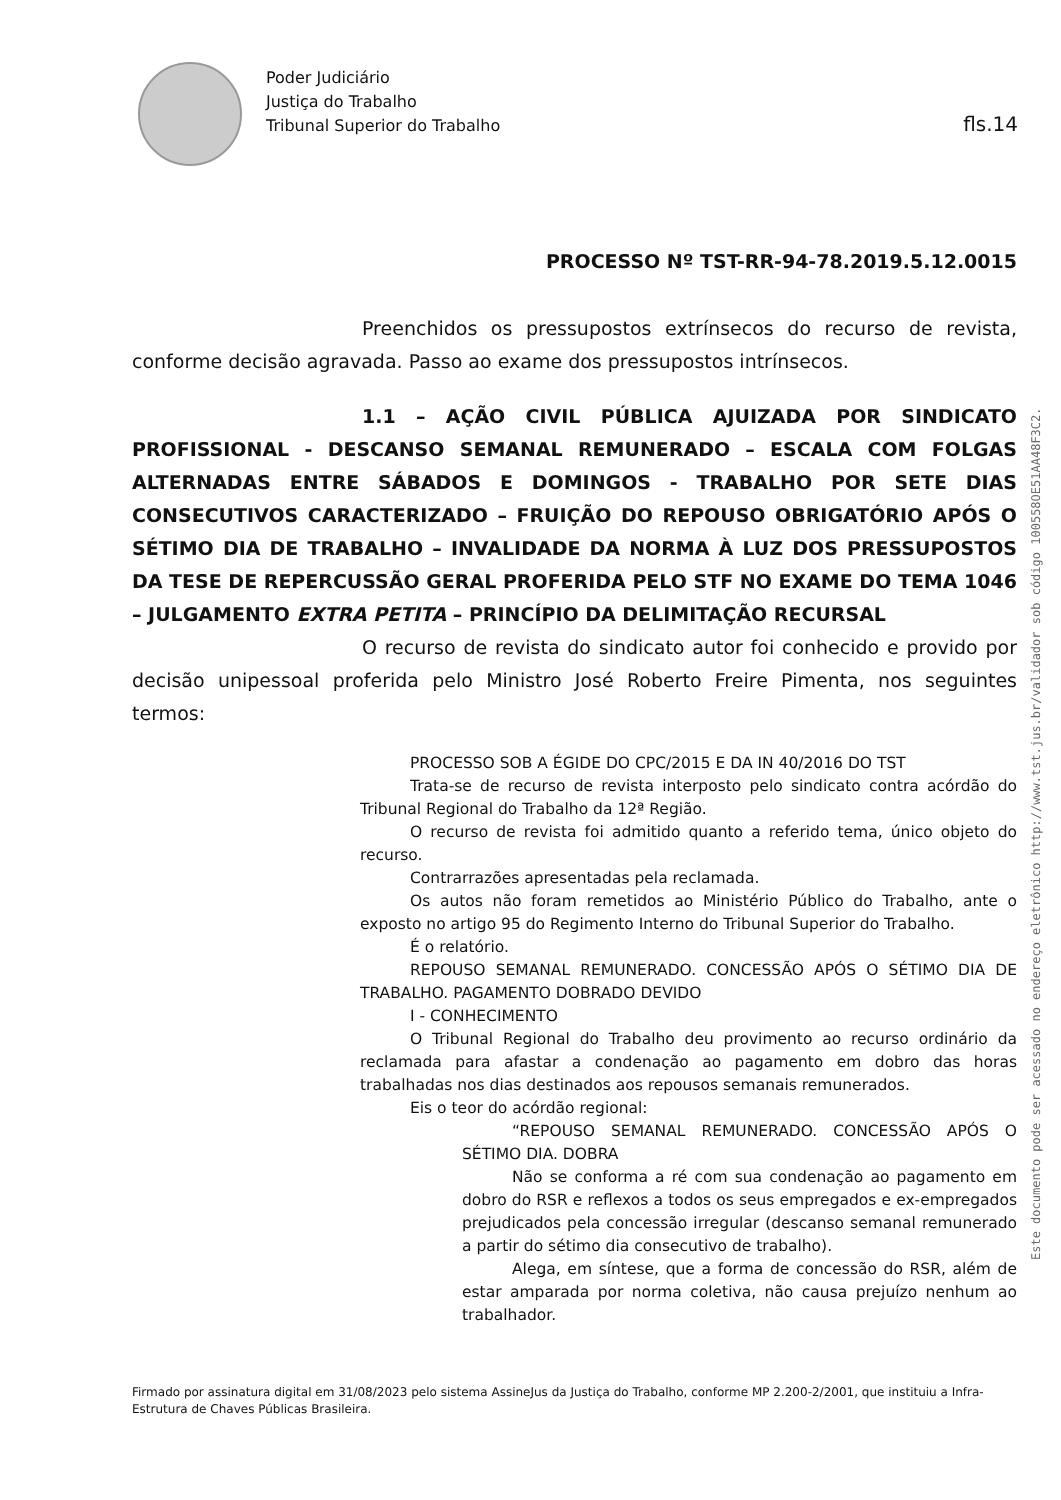Poder Judiciário
Justiça do Trabalho
Tribunal Superior do Trabalho
fls.14
PROCESSO Nº TST-RR-94-78.2019.5.12.0015
Preenchidos os pressupostos extrínsecos do recurso de revista, conforme decisão agravada. Passo ao exame dos pressupostos intrínsecos.
1.1 – AÇÃO CIVIL PÚBLICA AJUIZADA POR SINDICATO PROFISSIONAL - DESCANSO SEMANAL REMUNERADO – ESCALA COM FOLGAS ALTERNADAS ENTRE SÁBADOS E DOMINGOS - TRABALHO POR SETE DIAS CONSECUTIVOS CARACTERIZADO – FRUIÇÃO DO REPOUSO OBRIGATÓRIO APÓS O SÉTIMO DIA DE TRABALHO – INVALIDADE DA NORMA À LUZ DOS PRESSUPOSTOS DA TESE DE REPERCUSSÃO GERAL PROFERIDA PELO STF NO EXAME DO TEMA 1046 – JULGAMENTO EXTRA PETITA – PRINCÍPIO DA DELIMITAÇÃO RECURSAL
O recurso de revista do sindicato autor foi conhecido e provido por decisão unipessoal proferida pelo Ministro José Roberto Freire Pimenta, nos seguintes termos:
PROCESSO SOB A ÉGIDE DO CPC/2015 E DA IN 40/2016 DO TST
Trata-se de recurso de revista interposto pelo sindicato contra acórdão do Tribunal Regional do Trabalho da 12ª Região.
O recurso de revista foi admitido quanto a referido tema, único objeto do recurso.
Contrarrazões apresentadas pela reclamada.
Os autos não foram remetidos ao Ministério Público do Trabalho, ante o exposto no artigo 95 do Regimento Interno do Tribunal Superior do Trabalho.
É o relatório.
REPOUSO SEMANAL REMUNERADO. CONCESSÃO APÓS O SÉTIMO DIA DE TRABALHO. PAGAMENTO DOBRADO DEVIDO
I - CONHECIMENTO
O Tribunal Regional do Trabalho deu provimento ao recurso ordinário da reclamada para afastar a condenação ao pagamento em dobro das horas trabalhadas nos dias destinados aos repousos semanais remunerados.
Eis o teor do acórdão regional:
“REPOUSO SEMANAL REMUNERADO. CONCESSÃO APÓS O SÉTIMO DIA. DOBRA
Não se conforma a ré com sua condenação ao pagamento em dobro do RSR e reflexos a todos os seus empregados e ex-empregados prejudicados pela concessão irregular (descanso semanal remunerado a partir do sétimo dia consecutivo de trabalho).
Alega, em síntese, que a forma de concessão do RSR, além de estar amparada por norma coletiva, não causa prejuízo nenhum ao trabalhador.
Este documento pode ser acessado no endereço eletrônico http://www.tst.jus.br/validador sob código 100558OE51AA48F3C2.
Firmado por assinatura digital em 31/08/2023 pelo sistema AssineJus da Justiça do Trabalho, conforme MP 2.200-2/2001, que instituiu a Infra-Estrutura de Chaves Públicas Brasileira.